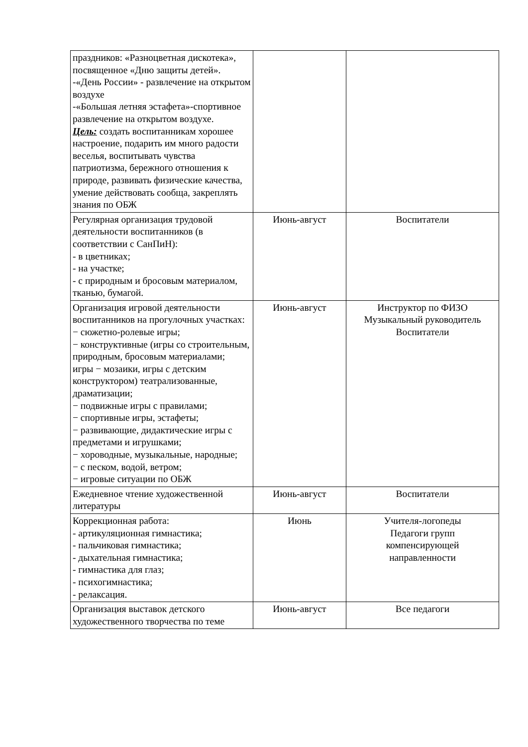| праздников: «Разноцветная дискотека», посвященное «Дню защиты детей». -«День России» - развлечение на открытом воздухе -«Большая летняя эстафета»-спортивное развлечение на открытом воздухе. Цель: создать воспитанникам хорошее настроение, подарить им много радости веселья, воспитывать чувства патриотизма, бережного отношения к природе, развивать физические качества, умение действовать сообща, закреплять знания по ОБЖ | | |
| Регулярная организация трудовой деятельности воспитанников (в соответствии с СанПиН): - в цветниках; - на участке; - с природным и бросовым материалом, тканью, бумагой. | Июнь-август | Воспитатели |
| Организация игровой деятельности воспитанников на прогулочных участках: − сюжетно-ролевые игры; − конструктивные (игры со строительным, природным, бросовым материалами; игры − мозаики, игры с детским конструктором) театрализованные, драматизации; − подвижные игры с правилами; − спортивные игры, эстафеты; − развивающие, дидактические игры с предметами и игрушками; − хороводные, музыкальные, народные; − с песком, водой, ветром; − игровые ситуации по ОБЖ | Июнь-август | Инструктор по ФИЗО Музыкальный руководитель Воспитатели |
| Ежедневное чтение художественной литературы | Июнь-август | Воспитатели |
| Коррекционная работа: - артикуляционная гимнастика; - пальчиковая гимнастика; - дыхательная гимнастика; - гимнастика для глаз; - психогимнастика; - релаксация. | Июнь | Учителя-логопеды Педагоги групп компенсирующей направленности |
| Организация выставок детского художественного творчества по теме | Июнь-август | Все педагоги |